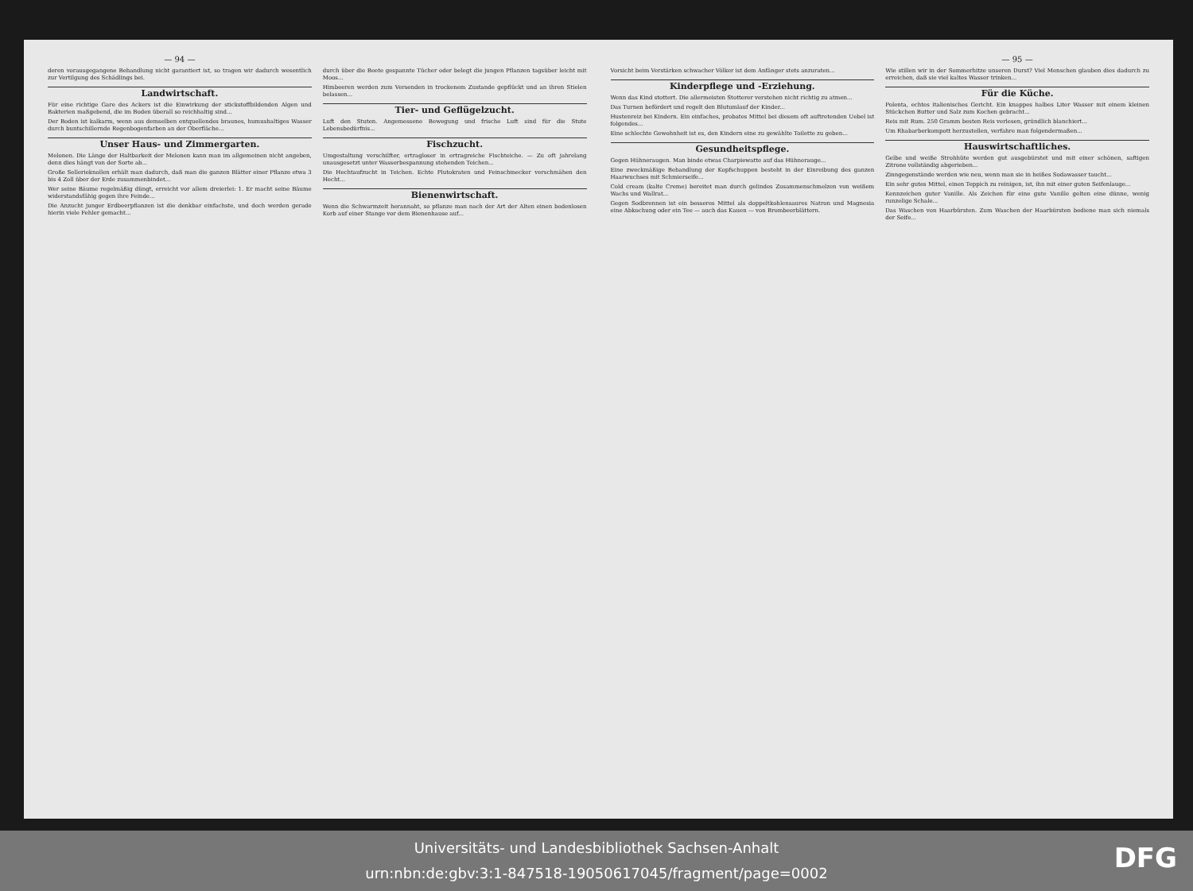— 94 —
deren vorausgegangene Behandlung nicht garantiert ist, so tragen wir dadurch wesentlich zur Vertilgung des Schädlings bei.
Landwirtschaft.
Für eine richtige Gare des Ackers ist die Einwirkung der stickstoffbildenden Algen und Bakterien maßgebend, die im Boden überall so reichhaltig sind...
Der Boden ist kalkarm, wenn aus demselben entquellendes braunes, humushaltiges Wasser durch buntschillernde Regenbogenfarben an der Oberfläche...
Unser Haus- und Zimmergarten.
Melonen. Die Länge der Haltbarkeit der Melonen kann man im allgemeinen nicht angeben, denn dies hängt von der Sorte ab...
Große Sellerieknollen erhält man dadurch, daß man die ganzen Blätter einer Pflanze etwa 3 bis 4 Zoll über der Erde zusammenbindet...
Wer seine Bäume regelmäßig düngt, erreicht vor allem dreierlei: 1. Er macht seine Bäume widerstandsfähig gegen ihre Feinde...
Die Anzucht junger Erdbeerpflanzen ist die denkbar einfachste, und doch werden gerade hierin viele Fehler gemacht...
durch über die Beete gespannte Tücher oder belegt die jungen Pflanzen tagsüber leicht mit Moos...
Himbeeren werden zum Versenden in trockenem Zustande gepflückt und an ihren Stielen belassen...
Tier- und Geflügelzucht.
Luft den Stuten. Angemessene Bewegung und frische Luft sind für die Stute Lebensbedürfnis...
Fischzucht.
Umgestaltung verschilfter, ertragloser in ertragreiche Fischteiche. — Zu oft jahrelang unausgesetzt unter Wasserbespannung stehenden Teichen...
Die Hechtaufzucht in Teichen. Echte Plutokraten und Feinschmecker verschmähen den Hecht...
Bienenwirtschaft.
Wenn die Schwarmzeit herannaht, so pflanze man nach der Art der Alten einen bodenlosen Korb auf einer Stange vor dem Bienenhause auf...
Vorsicht beim Verstärken schwacher Völker ist dem Anfänger stets anzuraten...
Kinderpflege und -Erziehung.
Wenn das Kind stottert. Die allermeisten Stotterer verstehen nicht richtig zu atmen...
Das Turnen befördert und regelt den Blutumlauf der Kinder...
Hustenreiz bei Kindern. Ein einfaches, probates Mittel bei diesem oft auftretenden Uebel ist folgendes...
Eine schlechte Gewohnheit ist es, den Kindern eine zu gewählte Toilette zu geben...
Gesundheitspflege.
Gegen Hühneraugen. Man binde etwas Charpiewatte auf das Hühnerauge...
Eine zweckmäßige Behandlung der Kopfschuppen besteht in der Einreibung des ganzen Haarwuchses mit Schmierseife...
Cold cream (kalte Creme) bereitet man durch gelindes Zusammenschmelzen von weißem Wachs und Wallrat...
Gegen Sodbrennen ist ein besseres Mittel als doppeltkohlensaures Natron und Magnesia eine Abkochung oder ein Tee — auch das Kauen — von Brombeerblättern.
— 95 —
Wie stillen wir in der Sommerhitze unseren Durst? Viel Menschen glauben dies dadurch zu erreichen, daß sie viel kaltes Wasser trinken...
Für die Küche.
Polenta, echtes italienisches Gericht. Ein knappes halbes Liter Wasser mit einem kleinen Stückchen Butter und Salz zum Kochen gebracht...
Reis mit Rum. 250 Gramm besten Reis verlesen, gründlich blanchiert...
Um Rhabarberkompott herzustellen, verfahre man folgendermaßen...
Hauswirtschaftliches.
Gelbe und weiße Strohhüte werden gut ausgebürstet und mit einer schönen, saftigen Zitrone vollständig abgerieben...
Zinngegenstände werden wie neu, wenn man sie in heißes Sodawasser taucht...
Ein sehr gutes Mittel, einen Teppich zu reinigen, ist, ihn mit einer guten Seifenlauge...
Kennzeichen guter Vanille. Als Zeichen für eine gute Vanille gelten eine dünne, wenig runzelige Schale...
Das Waschen von Haarbürsten. Zum Waschen der Haarbürsten bediene man sich niemals der Seife...
Universitäts- und Landesbibliothek Sachsen-Anhalt
urn:nbn:de:gbv:3:1-847518-19050617045/fragment/page=0002
DFG